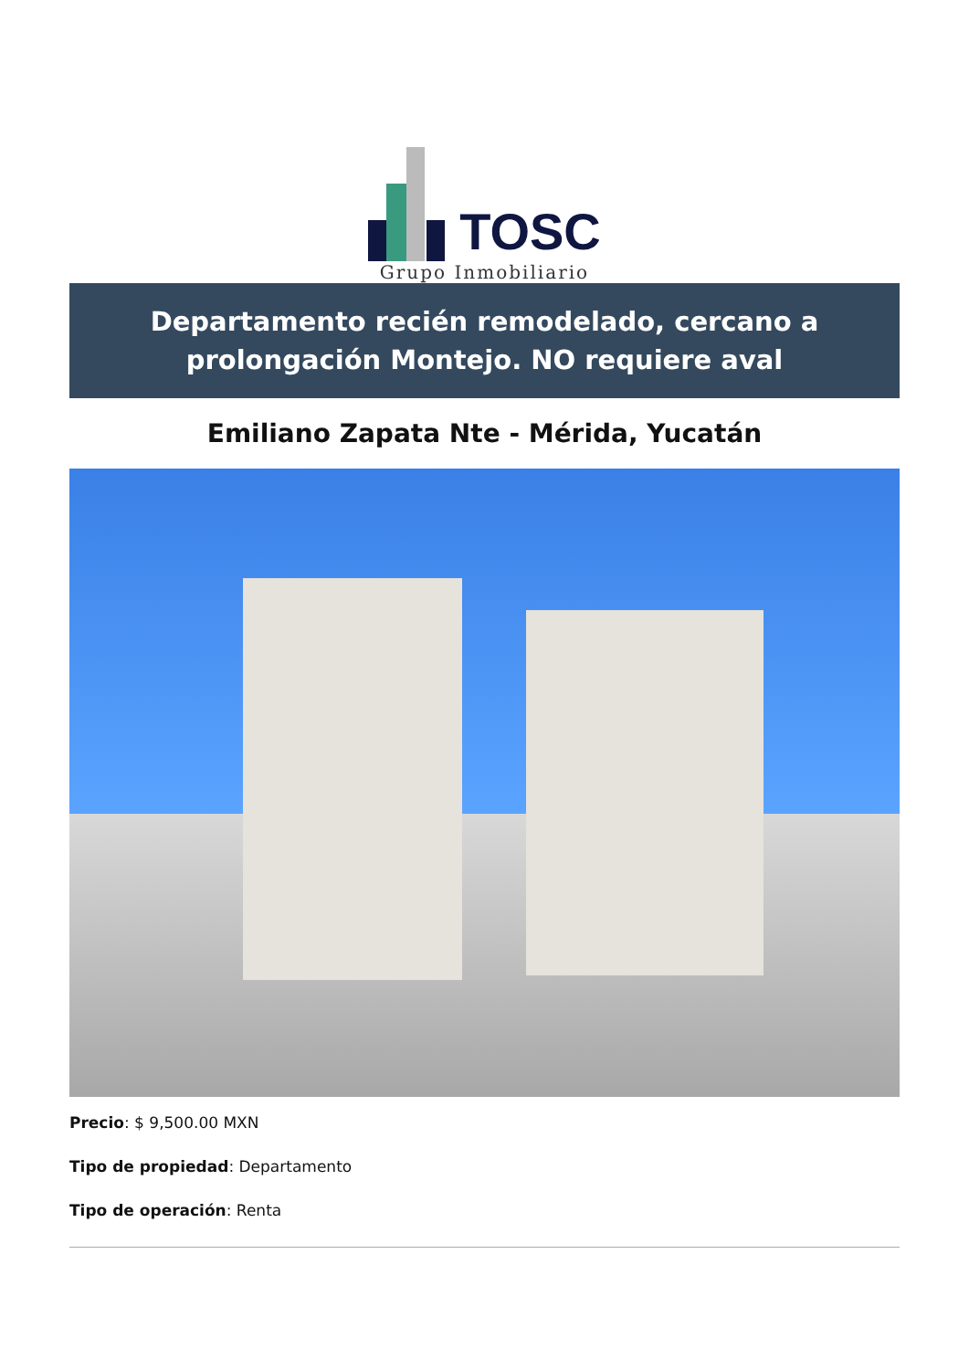TOSC
Grupo Inmobiliario
Departamento recién remodelado, cercano a prolongación Montejo. NO requiere aval
Emiliano Zapata Nte - Mérida, Yucatán
Precio: $ 9,500.00 MXN
Tipo de propiedad: Departamento
Tipo de operación: Renta